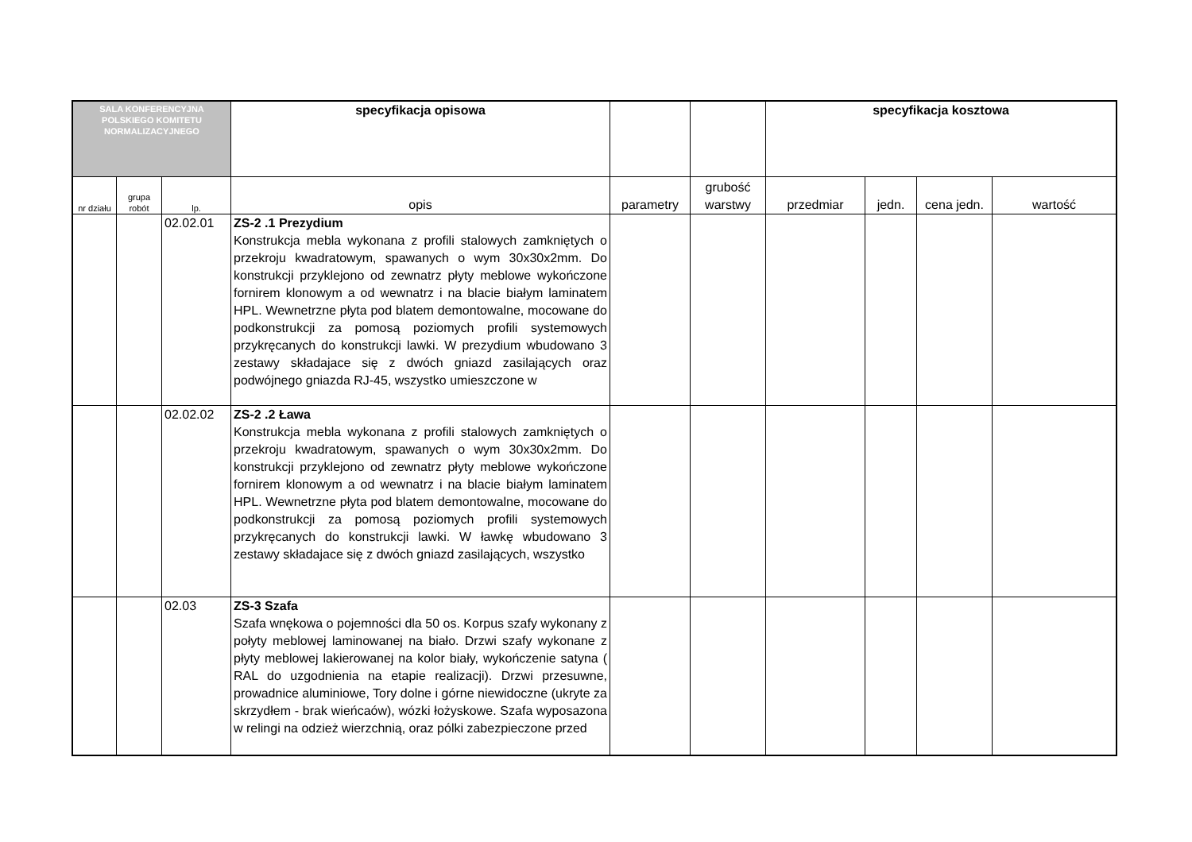| SALA KONFERENCYJNA POLSKIEGO KOMITETU NORMALIZACYJNEGO | | | specyfikacja opisowa | | | specyfikacja kosztowa | | | |
| --- | --- | --- | --- | --- | --- | --- | --- | --- | --- |
| nr działu | grupa robót | lp. | opis | parametry | grubość warstwy | przedmiar | jedn. | cena jedn. | wartość |
| | | 02.02.01 | ZS-2 .1 Prezydium Konstrukcja mebla wykonana z profili stalowych zamkniętych o przekroju kwadratowym, spawanych o wym 30x30x2mm. Do konstrukcji przyklejono od zewnatrz płyty meblowe wykończone fornirem klonowym a od wewnatrz i na blacie białym laminatem HPL. Wewnetrzne płyta pod blatem demontowalne, mocowane do podkonstrukcji za pomosą poziomych profili systemowych przykręcanych do konstrukcji lawki. W prezydium wbudowano 3 zestawy składajace się z dwóch gniazd zasilających oraz podwójnego gniazda RJ-45, wszystko umieszczone w | | | | | | |
| | | 02.02.02 | ZS-2 .2 Ława Konstrukcja mebla wykonana z profili stalowych zamkniętych o przekroju kwadratowym, spawanych o wym 30x30x2mm. Do konstrukcji przyklejono od zewnatrz płyty meblowe wykończone fornirem klonowym a od wewnatrz i na blacie białym laminatem HPL. Wewnetrzne płyta pod blatem demontowalne, mocowane do podkonstrukcji za pomosą poziomych profili systemowych przykręcanych do konstrukcji lawki. W ławkę wbudowano 3 zestawy składajace się z dwóch gniazd zasilających, wszystko | | | | | | |
| | | 02.03 | ZS-3 Szafa Szafa wnękowa o pojemności dla 50 os. Korpus szafy wykonany z połyty meblowej laminowanej na biało. Drzwi szafy wykonane z płyty meblowej lakierowanej na kolor biały, wykończenie satyna ( RAL do uzgodnienia na etapie realizacji). Drzwi przesuwne, prowadnice aluminiowe, Tory dolne i górne niewidoczne (ukryte za skrzydłem - brak wieńcaów), wózki łożyskowe. Szafa wyposazona w relingi na odzież wierzchnią, oraz pólki zabezpieczone przed | | | | | | |